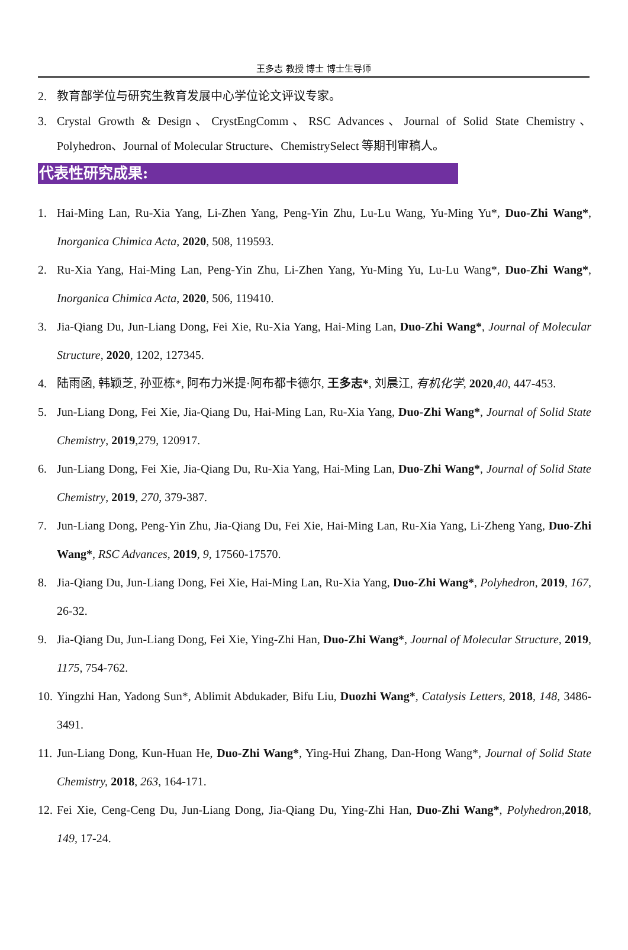王多志 教授 博士 博士生导师
2. 教育部学位与研究生教育发展中心学位论文评议专家。
3. Crystal Growth & Design、CrystEngComm、RSC Advances、Journal of Solid State Chemistry、Polyhedron、Journal of Molecular Structure、ChemistrySelect 等期刊审稿人。
代表性研究成果:
1. Hai-Ming Lan, Ru-Xia Yang, Li-Zhen Yang, Peng-Yin Zhu, Lu-Lu Wang, Yu-Ming Yu*, Duo-Zhi Wang*, Inorganica Chimica Acta, 2020, 508, 119593.
2. Ru-Xia Yang, Hai-Ming Lan, Peng-Yin Zhu, Li-Zhen Yang, Yu-Ming Yu, Lu-Lu Wang*, Duo-Zhi Wang*, Inorganica Chimica Acta, 2020, 506, 119410.
3. Jia-Qiang Du, Jun-Liang Dong, Fei Xie, Ru-Xia Yang, Hai-Ming Lan, Duo-Zhi Wang*, Journal of Molecular Structure, 2020, 1202, 127345.
4. 陆雨函, 韩颖芝, 孙亚栋*, 阿布力米提·阿布都卡德尔, 王多志*, 刘晨江, 有机化学, 2020,40, 447-453.
5. Jun-Liang Dong, Fei Xie, Jia-Qiang Du, Hai-Ming Lan, Ru-Xia Yang, Duo-Zhi Wang*, Journal of Solid State Chemistry, 2019,279, 120917.
6. Jun-Liang Dong, Fei Xie, Jia-Qiang Du, Ru-Xia Yang, Hai-Ming Lan, Duo-Zhi Wang*, Journal of Solid State Chemistry, 2019, 270, 379-387.
7. Jun-Liang Dong, Peng-Yin Zhu, Jia-Qiang Du, Fei Xie, Hai-Ming Lan, Ru-Xia Yang, Li-Zheng Yang, Duo-Zhi Wang*, RSC Advances, 2019, 9, 17560-17570.
8. Jia-Qiang Du, Jun-Liang Dong, Fei Xie, Hai-Ming Lan, Ru-Xia Yang, Duo-Zhi Wang*, Polyhedron, 2019, 167, 26-32.
9. Jia-Qiang Du, Jun-Liang Dong, Fei Xie, Ying-Zhi Han, Duo-Zhi Wang*, Journal of Molecular Structure, 2019, 1175, 754-762.
10. Yingzhi Han, Yadong Sun*, Ablimit Abdukader, Bifu Liu, Duozhi Wang*, Catalysis Letters, 2018, 148, 3486-3491.
11. Jun-Liang Dong, Kun-Huan He, Duo-Zhi Wang*, Ying-Hui Zhang, Dan-Hong Wang*, Journal of Solid State Chemistry, 2018, 263, 164-171.
12. Fei Xie, Ceng-Ceng Du, Jun-Liang Dong, Jia-Qiang Du, Ying-Zhi Han, Duo-Zhi Wang*, Polyhedron,2018, 149, 17-24.